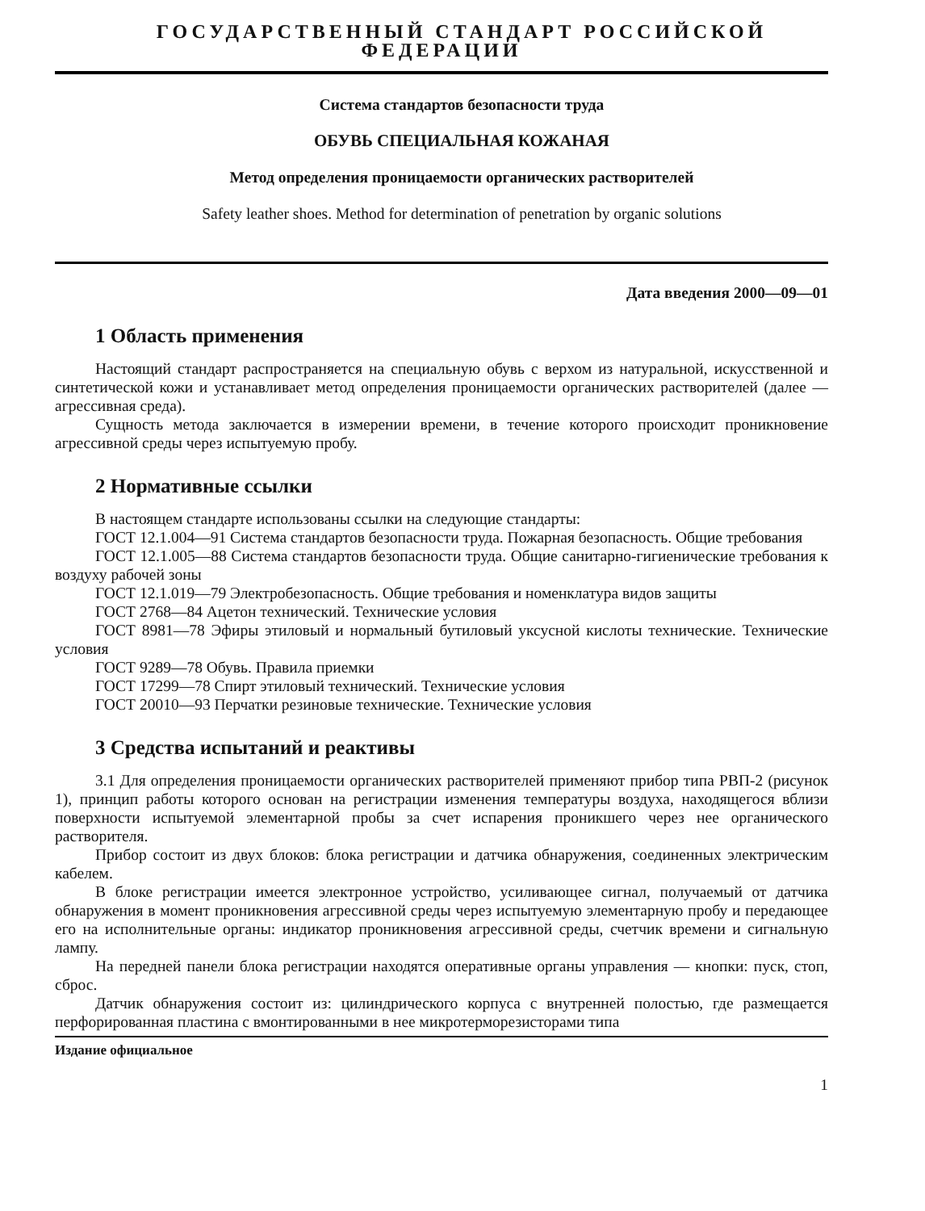ГОСУДАРСТВЕННЫЙ СТАНДАРТ РОССИЙСКОЙ ФЕДЕРАЦИИ
Система стандартов безопасности труда
ОБУВЬ СПЕЦИАЛЬНАЯ КОЖАНАЯ
Метод определения проницаемости органических растворителей
Safety leather shoes. Method for determination of penetration by organic solutions
Дата введения 2000—09—01
1 Область применения
Настоящий стандарт распространяется на специальную обувь с верхом из натуральной, искусственной и синтетической кожи и устанавливает метод определения проницаемости органических растворителей (далее — агрессивная среда).
Сущность метода заключается в измерении времени, в течение которого происходит проникновение агрессивной среды через испытуемую пробу.
2 Нормативные ссылки
В настоящем стандарте использованы ссылки на следующие стандарты:
ГОСТ 12.1.004—91 Система стандартов безопасности труда. Пожарная безопасность. Общие требования
ГОСТ 12.1.005—88 Система стандартов безопасности труда. Общие санитарно-гигиенические требования к воздуху рабочей зоны
ГОСТ 12.1.019—79 Электробезопасность. Общие требования и номенклатура видов защиты
ГОСТ 2768—84 Ацетон технический. Технические условия
ГОСТ 8981—78 Эфиры этиловый и нормальный бутиловый уксусной кислоты технические. Технические условия
ГОСТ 9289—78 Обувь. Правила приемки
ГОСТ 17299—78 Спирт этиловый технический. Технические условия
ГОСТ 20010—93 Перчатки резиновые технические. Технические условия
3 Средства испытаний и реактивы
3.1 Для определения проницаемости органических растворителей применяют прибор типа РВП-2 (рисунок 1), принцип работы которого основан на регистрации изменения температуры воздуха, находящегося вблизи поверхности испытуемой элементарной пробы за счет испарения проникшего через нее органического растворителя.
Прибор состоит из двух блоков: блока регистрации и датчика обнаружения, соединенных электрическим кабелем.
В блоке регистрации имеется электронное устройство, усиливающее сигнал, получаемый от датчика обнаружения в момент проникновения агрессивной среды через испытуемую элементарную пробу и передающее его на исполнительные органы: индикатор проникновения агрессивной среды, счетчик времени и сигнальную лампу.
На передней панели блока регистрации находятся оперативные органы управления — кнопки: пуск, стоп, сброс.
Датчик обнаружения состоит из: цилиндрического корпуса с внутренней полостью, где размещается перфорированная пластина с вмонтированными в нее микротерморезисторами типа
Издание официальное
1